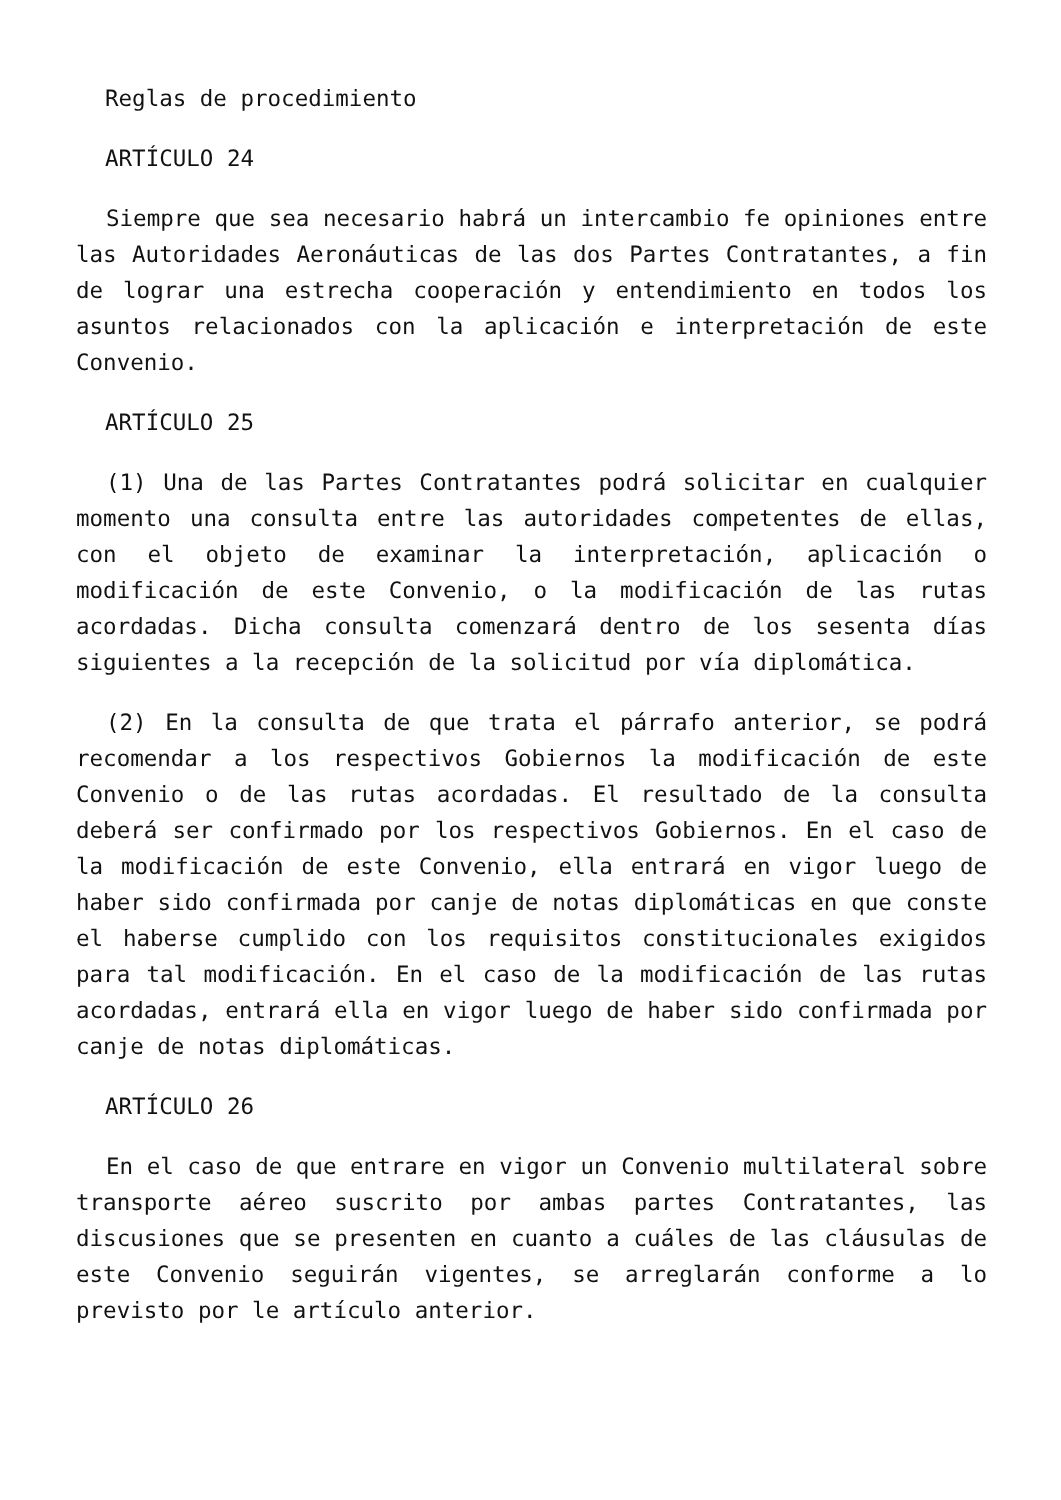Reglas de procedimiento
ARTÍCULO 24
Siempre que sea necesario habrá un intercambio fe opiniones entre las Autoridades Aeronáuticas de las dos Partes Contratantes, a fin de lograr una estrecha cooperación y entendimiento en todos los asuntos relacionados con la aplicación e interpretación de este Convenio.
ARTÍCULO 25
(1) Una de las Partes Contratantes podrá solicitar en cualquier momento una consulta entre las autoridades competentes de ellas, con el objeto de examinar la interpretación, aplicación o modificación de este Convenio, o la modificación de las rutas acordadas. Dicha consulta comenzará dentro de los sesenta días siguientes a la recepción de la solicitud por vía diplomática.
(2) En la consulta de que trata el párrafo anterior, se podrá recomendar a los respectivos Gobiernos la modificación de este Convenio o de las rutas acordadas. El resultado de la consulta deberá ser confirmado por los respectivos Gobiernos. En el caso de la modificación de este Convenio, ella entrará en vigor luego de haber sido confirmada por canje de notas diplomáticas en que conste el haberse cumplido con los requisitos constitucionales exigidos para tal modificación. En el caso de la modificación de las rutas acordadas, entrará ella en vigor luego de haber sido confirmada por canje de notas diplomáticas.
ARTÍCULO 26
En el caso de que entrare en vigor un Convenio multilateral sobre transporte aéreo suscrito por ambas partes Contratantes, las discusiones que se presenten en cuanto a cuáles de las cláusulas de este Convenio seguirán vigentes, se arreglarán conforme a lo previsto por le artículo anterior.